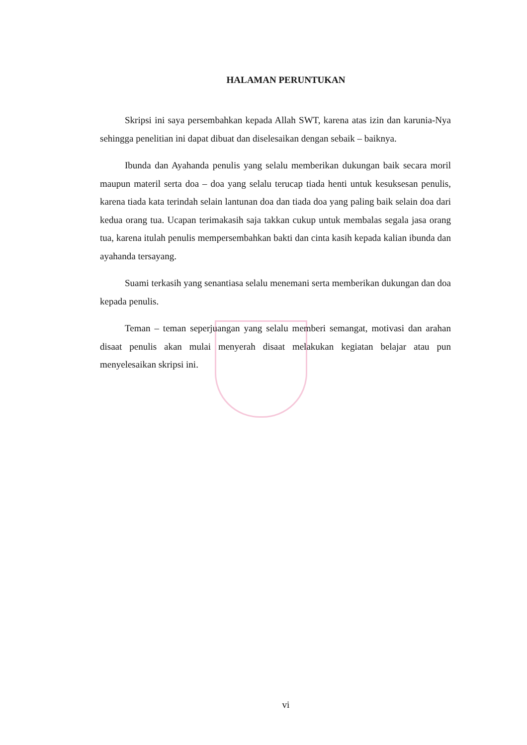HALAMAN PERUNTUKAN
Skripsi ini saya persembahkan kepada Allah SWT, karena atas izin dan karunia-Nya sehingga penelitian ini dapat dibuat dan diselesaikan dengan sebaik – baiknya.
Ibunda dan Ayahanda penulis yang selalu memberikan dukungan baik secara moril maupun materil serta doa – doa yang selalu terucap tiada henti untuk kesuksesan penulis, karena tiada kata terindah selain lantunan doa dan tiada doa yang paling baik selain doa dari kedua orang tua. Ucapan terimakasih saja takkan cukup untuk membalas segala jasa orang tua, karena itulah penulis mempersembahkan bakti dan cinta kasih kepada kalian ibunda dan ayahanda tersayang.
Suami terkasih yang senantiasa selalu menemani serta memberikan dukungan dan doa kepada penulis.
Teman – teman seperjuangan yang selalu memberi semangat, motivasi dan arahan disaat penulis akan mulai menyerah disaat melakukan kegiatan belajar atau pun menyelesaikan skripsi ini.
vi